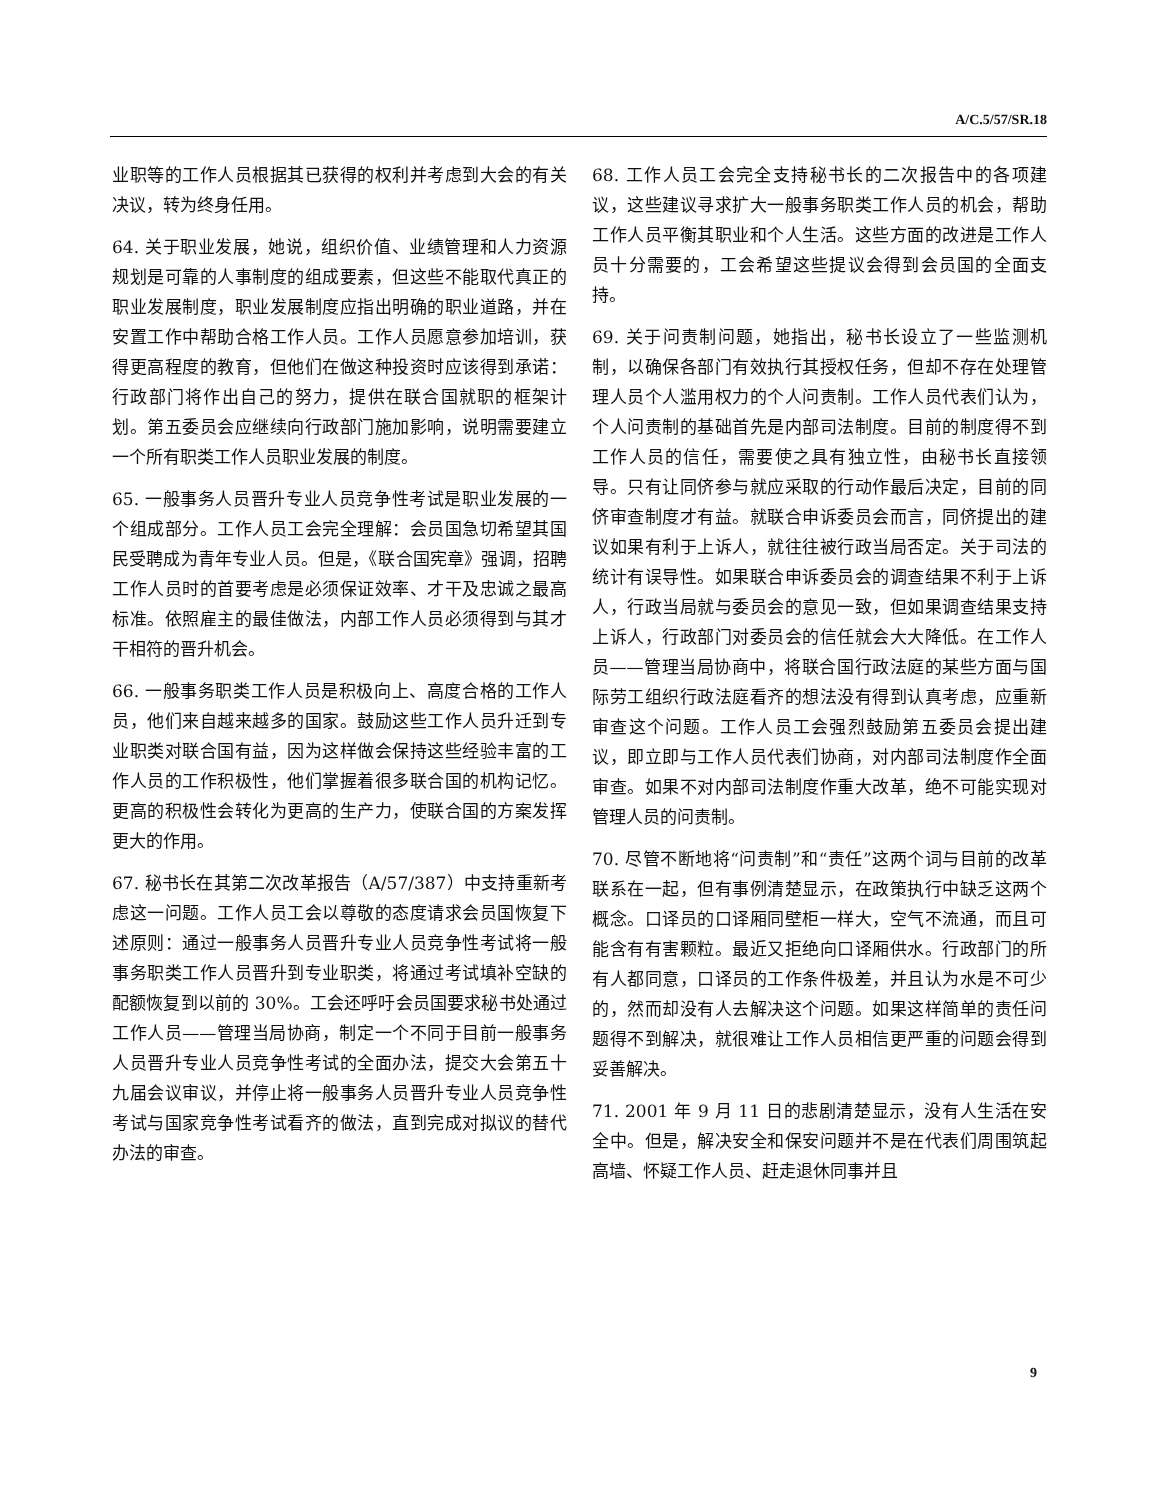A/C.5/57/SR.18
业职等的工作人员根据其已获得的权利并考虑到大会的有关决议，转为终身任用。
64. 关于职业发展，她说，组织价值、业绩管理和人力资源规划是可靠的人事制度的组成要素，但这些不能取代真正的职业发展制度，职业发展制度应指出明确的职业道路，并在安置工作中帮助合格工作人员。工作人员愿意参加培训，获得更高程度的教育，但他们在做这种投资时应该得到承诺：行政部门将作出自己的努力，提供在联合国就职的框架计划。第五委员会应继续向行政部门施加影响，说明需要建立一个所有职类工作人员职业发展的制度。
65. 一般事务人员晋升专业人员竞争性考试是职业发展的一个组成部分。工作人员工会完全理解：会员国急切希望其国民受聘成为青年专业人员。但是，《联合国宪章》强调，招聘工作人员时的首要考虑是必须保证效率、才干及忠诚之最高标准。依照雇主的最佳做法，内部工作人员必须得到与其才干相符的晋升机会。
66. 一般事务职类工作人员是积极向上、高度合格的工作人员，他们来自越来越多的国家。鼓励这些工作人员升迁到专业职类对联合国有益，因为这样做会保持这些经验丰富的工作人员的工作积极性，他们掌握着很多联合国的机构记忆。更高的积极性会转化为更高的生产力，使联合国的方案发挥更大的作用。
67. 秘书长在其第二次改革报告（A/57/387）中支持重新考虑这一问题。工作人员工会以尊敬的态度请求会员国恢复下述原则：通过一般事务人员晋升专业人员竞争性考试将一般事务职类工作人员晋升到专业职类，将通过考试填补空缺的配额恢复到以前的 30%。工会还呼吁会员国要求秘书处通过工作人员——管理当局协商，制定一个不同于目前一般事务人员晋升专业人员竞争性考试的全面办法，提交大会第五十九届会议审议，并停止将一般事务人员晋升专业人员竞争性考试与国家竞争性考试看齐的做法，直到完成对拟议的替代办法的审查。
68. 工作人员工会完全支持秘书长的二次报告中的各项建议，这些建议寻求扩大一般事务职类工作人员的机会，帮助工作人员平衡其职业和个人生活。这些方面的改进是工作人员十分需要的，工会希望这些提议会得到会员国的全面支持。
69. 关于问责制问题，她指出，秘书长设立了一些监测机制，以确保各部门有效执行其授权任务，但却不存在处理管理人员个人滥用权力的个人问责制。工作人员代表们认为，个人问责制的基础首先是内部司法制度。目前的制度得不到工作人员的信任，需要使之具有独立性，由秘书长直接领导。只有让同侪参与就应采取的行动作最后决定，目前的同侪审查制度才有益。就联合申诉委员会而言，同侪提出的建议如果有利于上诉人，就往往被行政当局否定。关于司法的统计有误导性。如果联合申诉委员会的调查结果不利于上诉人，行政当局就与委员会的意见一致，但如果调查结果支持上诉人，行政部门对委员会的信任就会大大降低。在工作人员——管理当局协商中，将联合国行政法庭的某些方面与国际劳工组织行政法庭看齐的想法没有得到认真考虑，应重新审查这个问题。工作人员工会强烈鼓励第五委员会提出建议，即立即与工作人员代表们协商，对内部司法制度作全面审查。如果不对内部司法制度作重大改革，绝不可能实现对管理人员的问责制。
70. 尽管不断地将“问责制”和“责任”这两个词与目前的改革联系在一起，但有事例清楚显示，在政策执行中缺乏这两个概念。口译员的口译厢同壁柜一样大，空气不流通，而且可能含有有害颗粒。最近又拒绝向口译厢供水。行政部门的所有人都同意，口译员的工作条件极差，并且认为水是不可少的，然而却没有人去解决这个问题。如果这样简单的责任问题得不到解决，就很难让工作人员相信更严重的问题会得到妥善解决。
71. 2001 年 9 月 11 日的悲剧清楚显示，没有人生活在安全中。但是，解决安全和保安问题并不是在代表们周围筑起高墙、怀疑工作人员、赶走退休同事并且
9